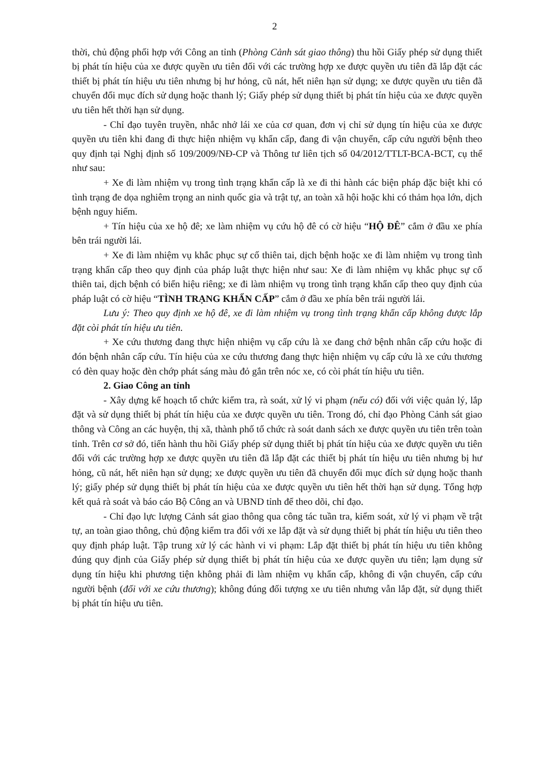2
thời, chủ động phối hợp với Công an tỉnh (Phòng Cảnh sát giao thông) thu hồi Giấy phép sử dụng thiết bị phát tín hiệu của xe được quyền ưu tiên đối với các trường hợp xe được quyền ưu tiên đã lắp đặt các thiết bị phát tín hiệu ưu tiên nhưng bị hư hỏng, cũ nát, hết niên hạn sử dụng; xe được quyền ưu tiên đã chuyển đổi mục đích sử dụng hoặc thanh lý; Giấy phép sử dụng thiết bị phát tín hiệu của xe được quyền ưu tiên hết thời hạn sử dụng.
- Chỉ đạo tuyên truyền, nhắc nhở lái xe của cơ quan, đơn vị chỉ sử dụng tín hiệu của xe được quyền ưu tiên khi đang đi thực hiện nhiệm vụ khẩn cấp, đang đi vận chuyển, cấp cứu người bệnh theo quy định tại Nghị định số 109/2009/NĐ-CP và Thông tư liên tịch số 04/2012/TTLT-BCA-BCT, cụ thể như sau:
+ Xe đi làm nhiệm vụ trong tình trạng khẩn cấp là xe đi thi hành các biện pháp đặc biệt khi có tình trạng đe dọa nghiêm trọng an ninh quốc gia và trật tự, an toàn xã hội hoặc khi có thảm họa lớn, dịch bệnh nguy hiểm.
+ Tín hiệu của xe hộ đê; xe làm nhiệm vụ cứu hộ đê có cờ hiệu “HỘ ĐÊ” cắm ở đầu xe phía bên trái người lái.
+ Xe đi làm nhiệm vụ khắc phục sự cố thiên tai, dịch bệnh hoặc xe đi làm nhiệm vụ trong tình trạng khẩn cấp theo quy định của pháp luật thực hiện như sau: Xe đi làm nhiệm vụ khắc phục sự cố thiên tai, dịch bệnh có biển hiệu riêng; xe đi làm nhiệm vụ trong tình trạng khẩn cấp theo quy định của pháp luật có cờ hiệu “TÌNH TRẠNG KHẨN CẤP” cắm ở đầu xe phía bên trái người lái.
Lưu ý: Theo quy định xe hộ đê, xe đi làm nhiệm vụ trong tình trạng khẩn cấp không được lắp đặt còi phát tín hiệu ưu tiên.
+ Xe cứu thương đang thực hiện nhiệm vụ cấp cứu là xe đang chở bệnh nhân cấp cứu hoặc đi đón bệnh nhân cấp cứu. Tín hiệu của xe cứu thương đang thực hiện nhiệm vụ cấp cứu là xe cứu thương có đèn quay hoặc đèn chớp phát sáng màu đỏ gắn trên nóc xe, có còi phát tín hiệu ưu tiên.
2. Giao Công an tỉnh
- Xây dựng kế hoạch tổ chức kiểm tra, rà soát, xử lý vi phạm (nếu có) đối với việc quản lý, lắp đặt và sử dụng thiết bị phát tín hiệu của xe được quyền ưu tiên. Trong đó, chỉ đạo Phòng Cảnh sát giao thông và Công an các huyện, thị xã, thành phố tổ chức rà soát danh sách xe được quyền ưu tiên trên toàn tỉnh. Trên cơ sở đó, tiến hành thu hồi Giấy phép sử dụng thiết bị phát tín hiệu của xe được quyền ưu tiên đối với các trường hợp xe được quyền ưu tiên đã lắp đặt các thiết bị phát tín hiệu ưu tiên nhưng bị hư hỏng, cũ nát, hết niên hạn sử dụng; xe được quyền ưu tiên đã chuyển đổi mục đích sử dụng hoặc thanh lý; giấy phép sử dụng thiết bị phát tín hiệu của xe được quyền ưu tiên hết thời hạn sử dụng. Tổng hợp kết quả rà soát và báo cáo Bộ Công an và UBND tỉnh để theo dõi, chỉ đạo.
- Chỉ đạo lực lượng Cảnh sát giao thông qua công tác tuần tra, kiểm soát, xử lý vi phạm về trật tự, an toàn giao thông, chủ động kiểm tra đối với xe lắp đặt và sử dụng thiết bị phát tín hiệu ưu tiên theo quy định pháp luật. Tập trung xử lý các hành vi vi phạm: Lắp đặt thiết bị phát tín hiệu ưu tiên không đúng quy định của Giấy phép sử dụng thiết bị phát tín hiệu của xe được quyền ưu tiên; lạm dụng sử dụng tín hiệu khi phương tiện không phải đi làm nhiệm vụ khẩn cấp, không đi vận chuyển, cấp cứu người bệnh (đối với xe cứu thương); không đúng đối tượng xe ưu tiên nhưng vẫn lắp đặt, sử dụng thiết bị phát tín hiệu ưu tiên.